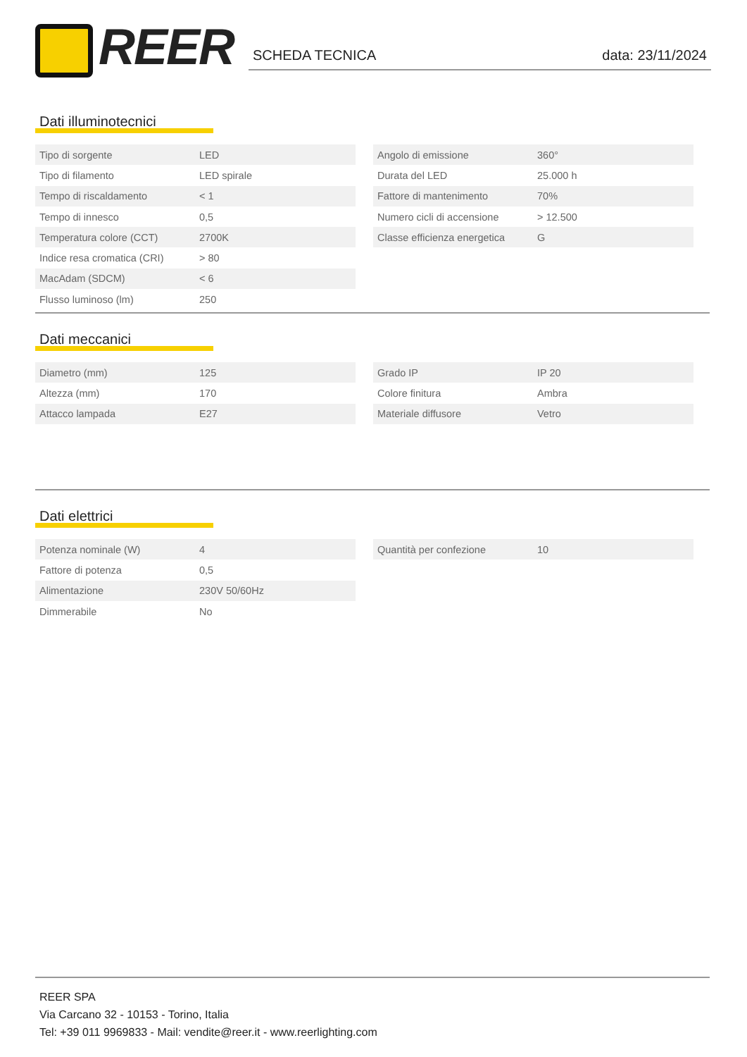REER SCHEDA TECNICA data: 23/11/2024
Dati illuminotecnici
| Tipo di sorgente | LED |
| Tipo di filamento | LED spirale |
| Tempo di riscaldamento | < 1 |
| Tempo di innesco | 0,5 |
| Temperatura colore (CCT) | 2700K |
| Indice resa cromatica (CRI) | > 80 |
| MacAdam (SDCM) | < 6 |
| Flusso luminoso (lm) | 250 |
| Angolo di emissione | 360° |
| Durata del LED | 25.000 h |
| Fattore di mantenimento | 70% |
| Numero cicli di accensione | > 12.500 |
| Classe efficienza energetica | G |
Dati meccanici
| Diametro (mm) | 125 |
| Altezza (mm) | 170 |
| Attacco lampada | E27 |
| Grado IP | IP 20 |
| Colore finitura | Ambra |
| Materiale diffusore | Vetro |
Dati elettrici
| Potenza nominale (W) | 4 |
| Fattore di potenza | 0,5 |
| Alimentazione | 230V 50/60Hz |
| Dimmerabile | No |
| Quantità per confezione | 10 |
REER SPA
Via Carcano 32 - 10153 - Torino, Italia
Tel: +39 011 9969833 - Mail: vendite@reer.it - www.reerlighting.com